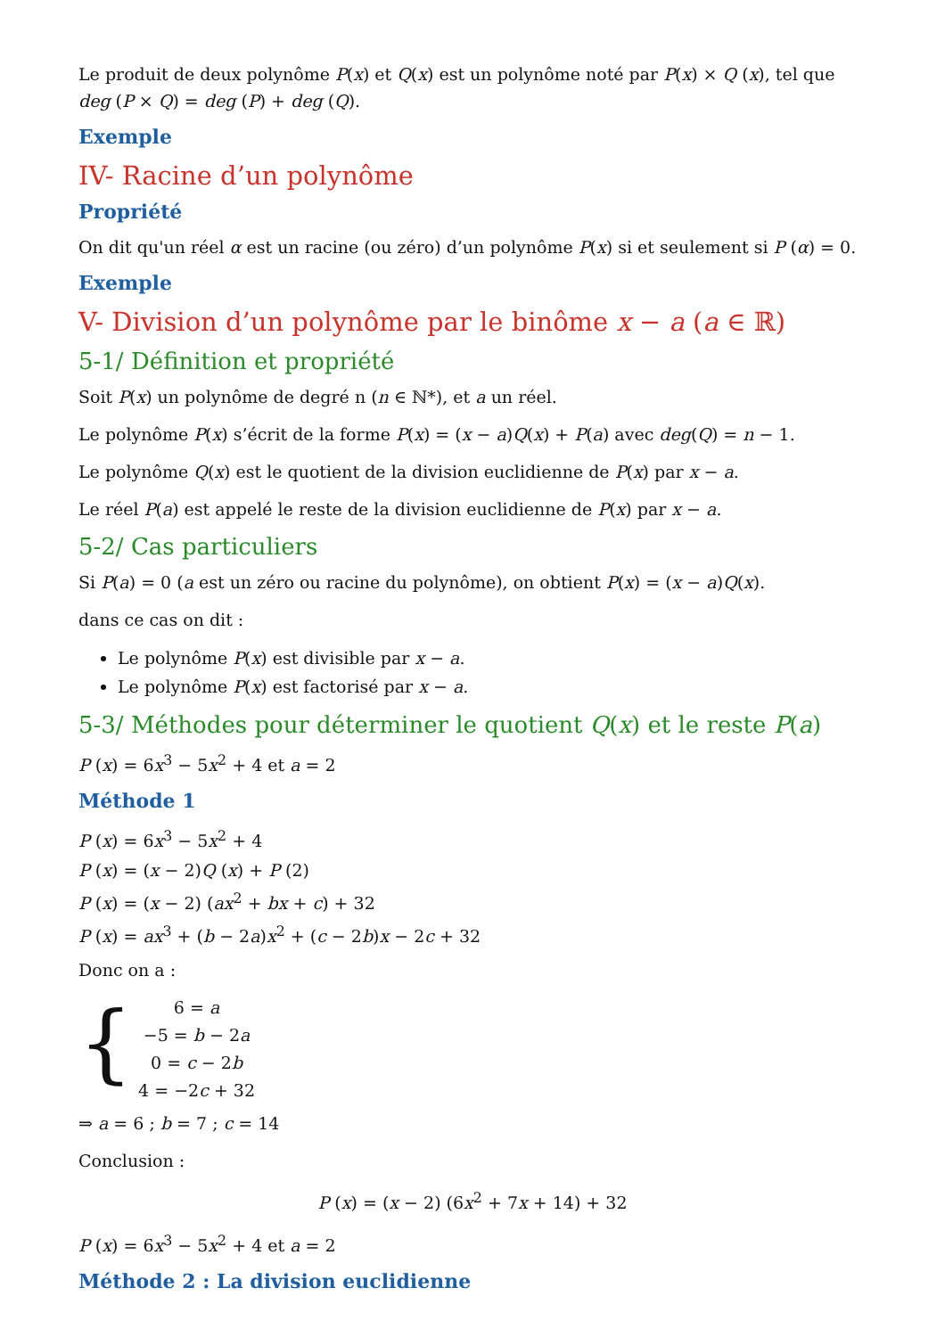Le produit de deux polynôme P(x) et Q(x) est un polynôme noté par P(x) × Q (x), tel que deg (P × Q) = deg (P) + deg (Q).
Exemple
IV- Racine d’un polynôme
Propriété
On dit qu'un réel α est un racine (ou zéro) d’un polynôme P(x) si et seulement si P (α) = 0.
Exemple
V- Division d’un polynôme par le binôme x − a (a ∈ ℝ)
5-1/ Définition et propriété
Soit P(x) un polynôme de degré n (n ∈ ℕ*), et a un réel.
Le polynôme P(x) s’écrit de la forme P(x) = (x − a)Q(x) + P(a) avec deg(Q) = n − 1.
Le polynôme Q(x) est le quotient de la division euclidienne de P(x) par x − a.
Le réel P(a) est appelé le reste de la division euclidienne de P(x) par x − a.
5-2/ Cas particuliers
Si P(a) = 0 (a est un zéro ou racine du polynôme), on obtient P(x) = (x − a)Q(x).
dans ce cas on dit :
Le polynôme P(x) est divisible par x − a.
Le polynôme P(x) est factorisé par x − a.
5-3/ Méthodes pour déterminer le quotient Q(x) et le reste P(a)
P (x) = 6x<sup>3</sup> − 5x<sup>2</sup> + 4 et a = 2
Méthode 1
P (x) = 6x<sup>3</sup> − 5x<sup>2</sup> + 4
P (x) = (x − 2)Q (x) + P (2)
P (x) = (x − 2) (ax<sup>2</sup> + bx + c) + 32
P (x) = ax<sup>3</sup> + (b − 2a)x<sup>2</sup> + (c − 2b)x − 2c + 32
Donc on a :
{
6 = a
−5 = b − 2a
0 = c − 2b
4 = −2c + 32
⇒ a = 6 ; b = 7 ; c = 14
Conclusion :
P (x) = (x − 2) (6x<sup>2</sup> + 7x + 14) + 32
P (x) = 6x<sup>3</sup> − 5x<sup>2</sup> + 4 et a = 2
Méthode 2 : La division euclidienne